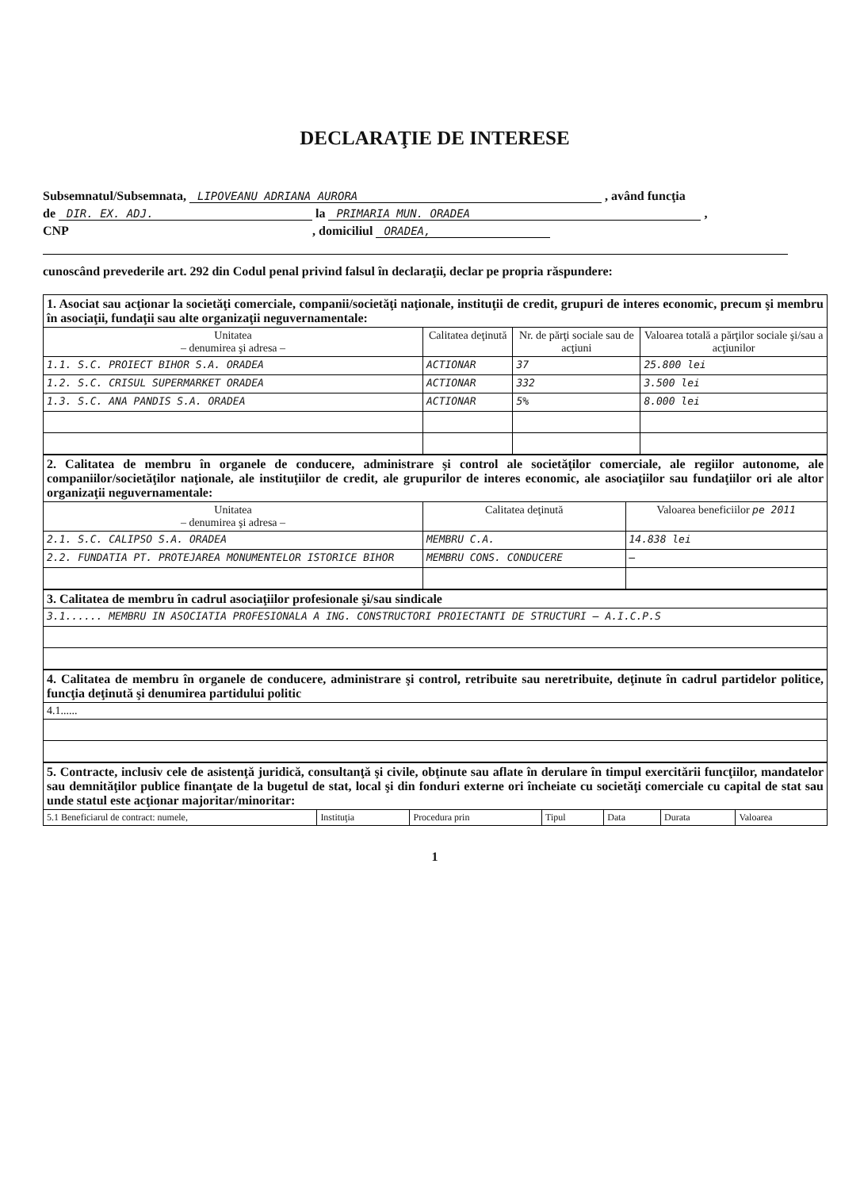DECLARAŢIE DE INTERESE
Subsemnatul/Subsemnata, LIPOVEANU ADRIANA AURORA , având funcţia
de DIR. EX. ADJ. la PRIMARIA MUN. ORADEA ,
CNP , domiciliul ORADEA,
cunoscând prevederile art. 292 din Codul penal privind falsul în declaraţii, declar pe propria răspundere:
| 1. Asociat sau acţionar la societăţi comerciale, companii/societăţi naţionale, instituţii de credit, grupuri de interes economic, precum şi membru în asociaţii, fundaţii sau alte organizaţii neguvernamentale: | | | |
| Unitatea – denumirea şi adresa – | Calitatea deţinută | Nr. de părţi sociale sau de acţiuni | Valoarea totală a părţilor sociale şi/sau a acţiunilor |
| 1.1. S.C. PROIECT BIHOR S.A. ORADEA | ACTIONAR | 37 | 25.800 lei |
| 1.2. S.C. CRISUL SUPERMARKET ORADEA | ACTIONAR | 332 | 3.500 lei |
| 1.3. S.C. ANA PANDIS S.A. ORADEA | ACTIONAR | 5% | 8.000 lei |
| 2. Calitatea de membru în organele de conducere, administrare şi control ale societăţilor comerciale, ale regiilor autonome, ale companiilor/societăţilor naţionale, ale instituţiilor de credit, ale grupurilor de interes economic, ale asociaţiilor sau fundaţiilor ori ale altor organizaţii neguvernamentale: | | |
| Unitatea – denumirea şi adresa – | Calitatea deţinută | Valoarea beneficiilor pe 2011 |
| 2.1. S.C. CALIPSO S.A. ORADEA | MEMBRU C.A. | 14.838 lei |
| 2.2. FUNDATIA PT. PROTEJAREA MONUMENTELOR ISTORICE BIHOR | MEMBRU CONS. CONDUCERE | — |
| 3. Calitatea de membru în cadrul asociaţiilor profesionale şi/sau sindicale |
| 3.1...... MEMBRU IN ASOCIATIA PROFESIONALA A ING. CONSTRUCTORI PROIECTANTI DE STRUCTURI – A.I.C.P.S |
| 4. Calitatea de membru în organele de conducere, administrare şi control, retribuite sau neretribuite, deţinute în cadrul partidelor politice, funcţia deţinută şi denumirea partidului politic |
| 4.1...... |
| 5. Contracte, inclusiv cele de asistenţă juridică, consultanţă şi civile, obţinute sau aflate în derulare în timpul exercitării funcţiilor, mandatelor sau demnităţilor publice finanţate de la bugetul de stat, local şi din fonduri externe ori încheiate cu societăţi comerciale cu capital de stat sau unde statul este acţionar majoritar/minoritar: | | | | | | |
| 5.1 Beneficiarul de contract: numele, | Instituţia | Procedura prin | Tipul | Data | Durata | Valoarea |
1